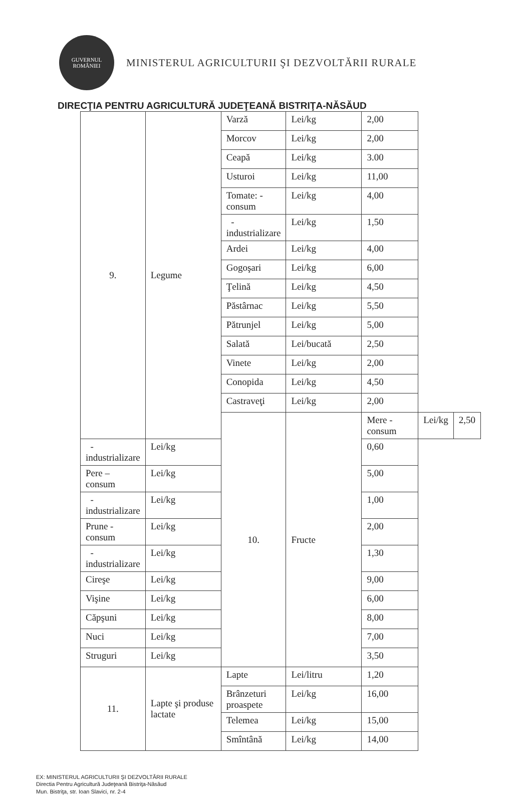GUVERNUL
ROMÂNIEI
MINISTERUL AGRICULTURII ŞI DEZVOLTĂRII RURALE
DIRECŢIA PENTRU AGRICULTURĂ JUDEŢEANĂ BISTRIŢA-NĂSĂUD
| 9. | Legume | Varză | Lei/kg | 2,00 | | |
| | | Morcov | Lei/kg | 2,00 | | |
| | | Ceapă | Lei/kg | 3.00 | | |
| | | Usturoi | Lei/kg | 11,00 | | |
| | | Tomate: - consum | Lei/kg | 4,00 | | |
| | | - industrializare | Lei/kg | 1,50 | | |
| | | Ardei | Lei/kg | 4,00 | | |
| | | Gogoşari | Lei/kg | 6,00 | | |
| | | Ţelină | Lei/kg | 4,50 | | |
| | | Păstârnac | Lei/kg | 5,50 | | |
| | | Pătrunjel | Lei/kg | 5,00 | | |
| | | Salată | Lei/bucată | 2,50 | | |
| | | Vinete | Lei/kg | 2,00 | | |
| | | Conopida | Lei/kg | 4,50 | | |
| | | Castraveţi | Lei/kg | 2,00 | | |
| | | 10. | Fructe | Mere - consum | Lei/kg | 2,50 |
| -industrializare | Lei/kg | | | 0,60 | | |
| Pere – consum | Lei/kg | | | 5,00 | | |
| - industrializare | Lei/kg | | | 1,00 | | |
| Prune - consum | Lei/kg | | | 2,00 | | |
| - industrializare | Lei/kg | | | 1,30 | | |
| Cireşe | Lei/kg | | | 9,00 | | |
| Vişine | Lei/kg | | | 6,00 | | |
| Căpşuni | Lei/kg | | | 8,00 | | |
| Nuci | Lei/kg | | | 7,00 | | |
| Struguri | Lei/kg | | | 3,50 | | |
| 11. | Lapte şi produse lactate | Lapte | Lei/litru | 1,20 | | |
| | | Brânzeturi proaspete | Lei/kg | 16,00 | | |
| | | Telemea | Lei/kg | 15,00 | | |
| | | Smîntână | Lei/kg | 14,00 | | |
EX: MINISTERUL AGRICULTURII ŞI DEZVOLTĂRII RURALE
Directia Pentru Agricultură Judeţeană Bistriţa-Năsăud
Mun. Bistriţa, str. Ioan Slavici, nr. 2-4